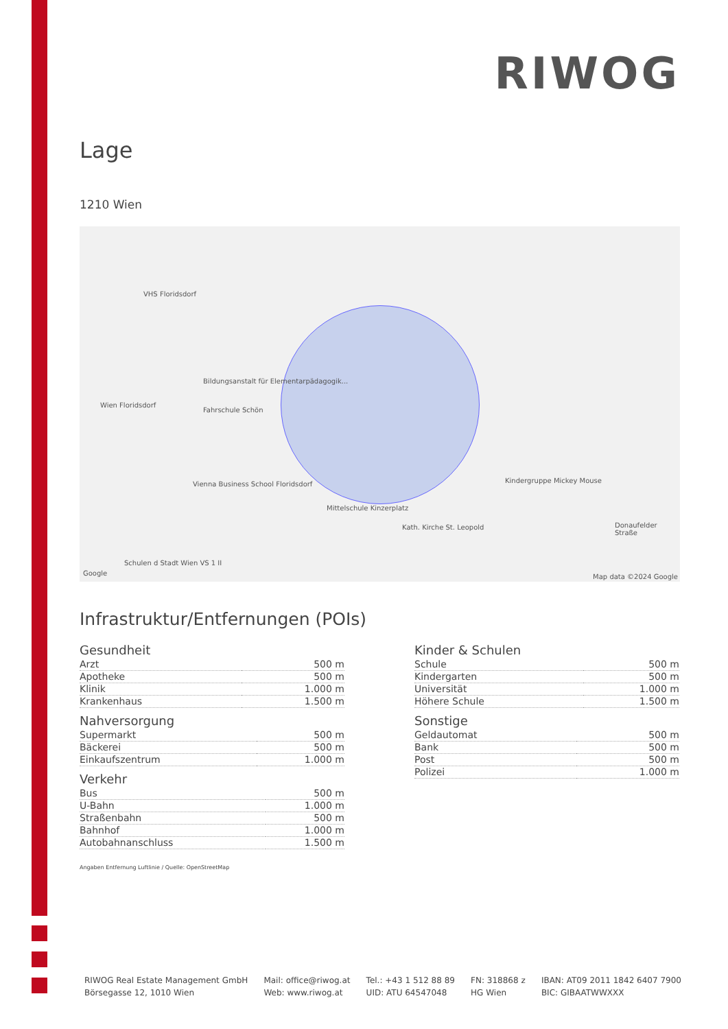RIWOG
Lage
1210 Wien
VHS Floridsdorf
Wien Floridsdorf
Fahrschule Schön
Bildungsanstalt für Elementarpädagogik...
Vienna Business School Floridsdorf
Mittelschule Kinzerplatz
Kath. Kirche St. Leopold
Kindergruppe Mickey Mouse
Donaufelder Straße
Schulen d Stadt Wien VS 1 II
Google Map data ©2024 Google
Infrastruktur/Entfernungen (POIs)
Gesundheit
| Arzt | 500 m |
| Apotheke | 500 m |
| Klinik | 1.000 m |
| Krankenhaus | 1.500 m |
Nahversorgung
| Supermarkt | 500 m |
| Bäckerei | 500 m |
| Einkaufszentrum | 1.000 m |
Verkehr
| Bus | 500 m |
| U-Bahn | 1.000 m |
| Straßenbahn | 500 m |
| Bahnhof | 1.000 m |
| Autobahnanschluss | 1.500 m |
Angaben Entfernung Luftlinie / Quelle: OpenStreetMap
Kinder & Schulen
| Schule | 500 m |
| Kindergarten | 500 m |
| Universität | 1.000 m |
| Höhere Schule | 1.500 m |
Sonstige
| Geldautomat | 500 m |
| Bank | 500 m |
| Post | 500 m |
| Polizei | 1.000 m |
RIWOG Real Estate Management GmbH
Börsegasse 12, 1010 Wien
Mail: office@riwog.at
Web: www.riwog.at
Tel.: +43 1 512 88 89
UID: ATU 64547048
FN: 318868 z
HG Wien
IBAN: AT09 2011 1842 6407 7900
BIC: GIBAATWWXXX